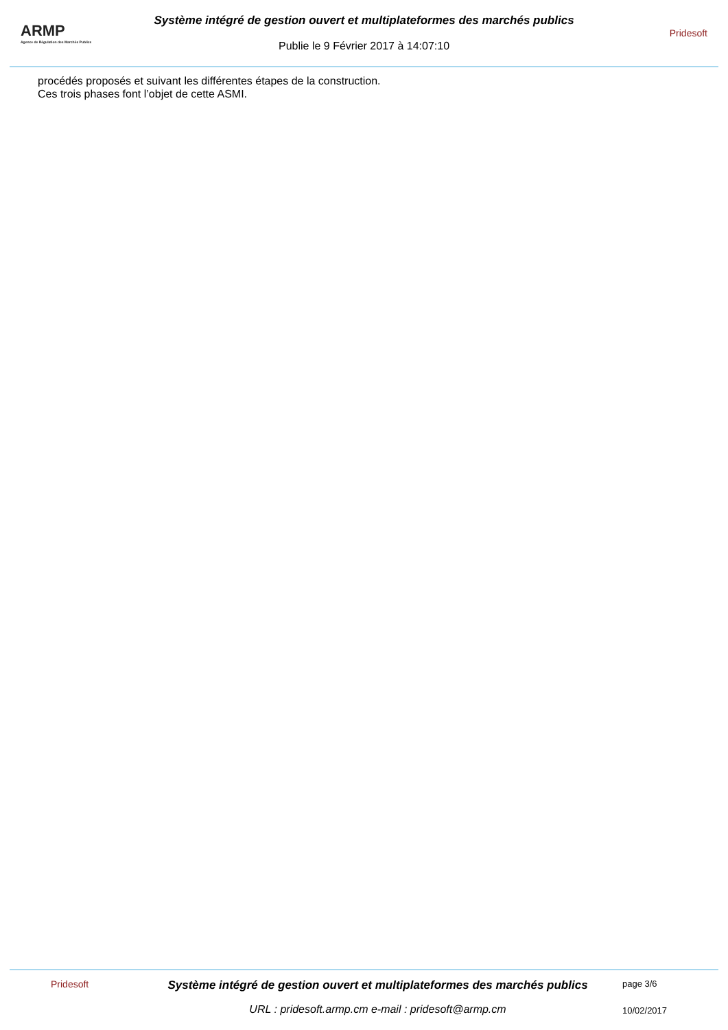ARMP
Agence de Régulation des Marchés Publics
Système intégré de gestion ouvert et multiplateformes des marchés publics
Publie le 9 Février 2017 à 14:07:10
Pridesoft
procédés proposés et suivant les différentes étapes de la construction.
Ces trois phases font l’objet de cette ASMI.
Pridesoft
Système intégré de gestion ouvert et multiplateformes des marchés publics
URL : pridesoft.armp.cm e-mail : pridesoft@armp.cm
page 3/6
10/02/2017